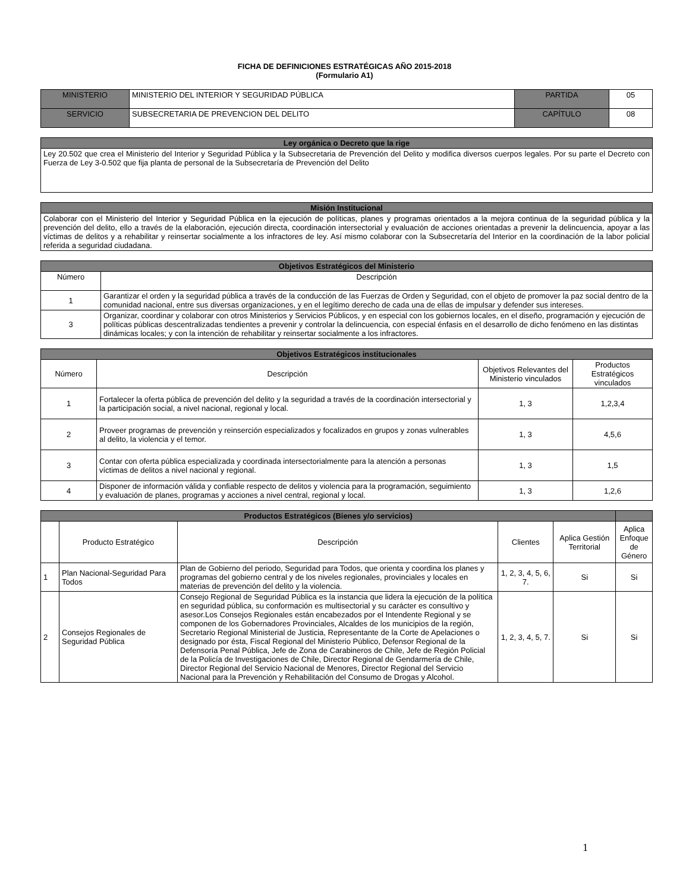FICHA DE DEFINICIONES ESTRATÉGICAS AÑO 2015-2018
(Formulario A1)
| MINISTERIO | MINISTERIO DEL INTERIOR Y SEGURIDAD PÚBLICA | PARTIDA | 05 |
| SERVICIO | SUBSECRETARIA DE PREVENCION DEL DELITO | CAPÍTULO | 08 |
| Ley orgánica o Decreto que la rige |
| --- |
| Ley 20.502 que crea el Ministerio del Interior y Seguridad Pública y la Subsecretaria de Prevención del Delito y modifica diversos cuerpos legales. Por su parte el Decreto con Fuerza de Ley 3-0.502 que fija planta de personal de la Subsecretaría de Prevención del Delito |
| Misión Institucional |
| --- |
| Colaborar con el Ministerio del Interior y Seguridad Pública en la ejecución de políticas, planes y programas orientados a la mejora continua de la seguridad pública y la prevención del delito, ello a través de la elaboración, ejecución directa, coordinación intersectorial y evaluación de acciones orientadas a prevenir la delincuencia, apoyar a las víctimas de delitos y a rehabilitar y reinsertar socialmente a los infractores de ley. Así mismo colaborar con la Subsecretaría del Interior en la coordinación de la labor policial referida a seguridad ciudadana. |
| Objetivos Estratégicos del Ministerio | |
| --- | --- |
| Número | Descripción |
| 1 | Garantizar el orden y la seguridad pública a través de la conducción de las Fuerzas de Orden y Seguridad, con el objeto de promover la paz social dentro de la comunidad nacional, entre sus diversas organizaciones, y en el legítimo derecho de cada una de ellas de impulsar y defender sus intereses. |
| 3 | Organizar, coordinar y colaborar con otros Ministerios y Servicios Públicos, y en especial con los gobiernos locales, en el diseño, programación y ejecución de políticas públicas descentralizadas tendientes a prevenir y controlar la delincuencia, con especial énfasis en el desarrollo de dicho fenómeno en las distintas dinámicas locales; y con la intención de rehabilitar y reinsertar socialmente a los infractores. |
| Objetivos Estratégicos institucionales | | | |
| --- | --- | --- | --- |
| Número | Descripción | Objetivos Relevantes del Ministerio vinculados | Productos Estratégicos vinculados |
| 1 | Fortalecer la oferta pública de prevención del delito y la seguridad a través de la coordinación intersectorial y la participación social, a nivel nacional, regional y local. | 1, 3 | 1,2,3,4 |
| 2 | Proveer programas de prevención y reinserción especializados y focalizados en grupos y zonas vulnerables al delito, la violencia y el temor. | 1, 3 | 4,5,6 |
| 3 | Contar con oferta pública especializada y coordinada intersectorialmente para la atención a personas víctimas de delitos a nivel nacional y regional. | 1, 3 | 1,5 |
| 4 | Disponer de información válida y confiable respecto de delitos y violencia para la programación, seguimiento y evaluación de planes, programas y acciones a nivel central, regional y local. | 1, 3 | 1,2,6 |
| Productos Estratégicos (Bienes y/o servicios) | | | | | | |
| --- | --- | --- | --- | --- | --- | --- |
| | Producto Estratégico | Descripción | Clientes | Aplica Gestión Territorial | Aplica Enfoque de Género | |
| 1 | Plan Nacional-Seguridad Para Todos | Plan de Gobierno del periodo, Seguridad para Todos, que orienta y coordina los planes y programas del gobierno central y de los niveles regionales, provinciales y locales en materias de prevención del delito y la violencia. | 1, 2, 3, 4, 5, 6, 7. | Si | Si | |
| 2 | Consejos Regionales de Seguridad Pública | Consejo Regional de Seguridad Pública es la instancia que lidera la ejecución de la política en seguridad pública, su conformación es multisectorial y su carácter es consultivo y asesor.Los Consejos Regionales están encabezados por el Intendente Regional y se componen de los Gobernadores Provinciales, Alcaldes de los municipios de la región, Secretario Regional Ministerial de Justicia, Representante de la Corte de Apelaciones o designado por ésta, Fiscal Regional del Ministerio Público, Defensor Regional de la Defensoría Penal Pública, Jefe de Zona de Carabineros de Chile, Jefe de Región Policial de la Policía de Investigaciones de Chile, Director Regional de Gendarmería de Chile, Director Regional del Servicio Nacional de Menores, Director Regional del Servicio Nacional para la Prevención y Rehabilitación del Consumo de Drogas y Alcohol. | 1, 2, 3, 4, 5, 7. | Si | Si | |
1